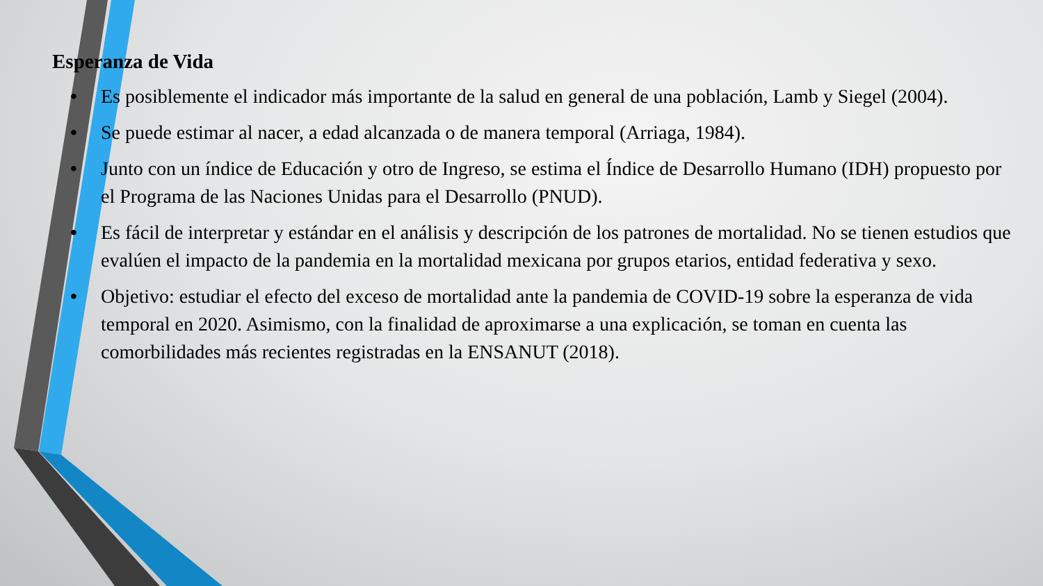Esperanza de Vida
• Es posiblemente el indicador más importante de la salud en general de una población, Lamb y Siegel (2004).
• Se puede estimar al nacer, a edad alcanzada o de manera temporal (Arriaga, 1984).
• Junto con un índice de Educación y otro de Ingreso, se estima el Índice de Desarrollo Humano (IDH) propuesto por el Programa de las Naciones Unidas para el Desarrollo (PNUD).
• Es fácil de interpretar y estándar en el análisis y descripción de los patrones de mortalidad. No se tienen estudios que evalúen el impacto de la pandemia en la mortalidad mexicana por grupos etarios, entidad federativa y sexo.
• Objetivo: estudiar el efecto del exceso de mortalidad ante la pandemia de COVID-19 sobre la esperanza de vida temporal en 2020. Asimismo, con la finalidad de aproximarse a una explicación, se toman en cuenta las comorbilidades más recientes registradas en la ENSANUT (2018).